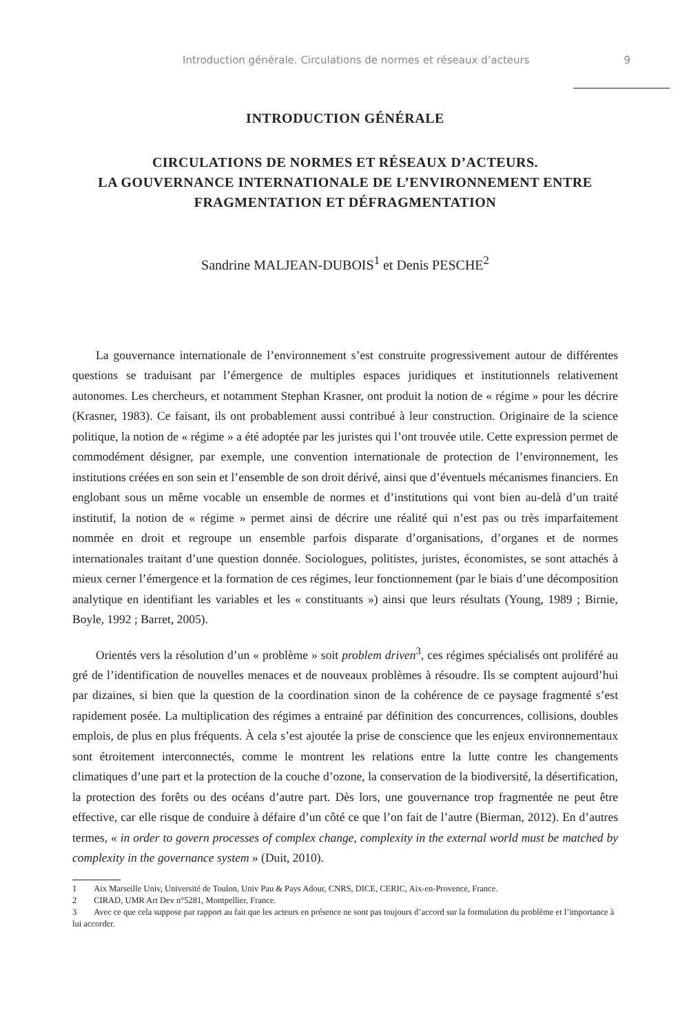Introduction générale. Circulations de normes et réseaux d’acteurs 9
INTRODUCTION GÉNÉRALE
CIRCULATIONS DE NORMES ET RÉSEAUX D’ACTEURS.
LA GOUVERNANCE INTERNATIONALE DE L’ENVIRONNEMENT ENTRE
FRAGMENTATION ET DÉFRAGMENTATION
Sandrine MALJEAN-DUBOIS<sup>1</sup> et Denis PESCHE<sup>2</sup>
La gouvernance internationale de l’environnement s’est construite progressivement autour de différentes questions se traduisant par l’émergence de multiples espaces juridiques et institutionnels relativement autonomes. Les chercheurs, et notamment Stephan Krasner, ont produit la notion de « régime » pour les décrire (Krasner, 1983). Ce faisant, ils ont probablement aussi contribué à leur construction. Originaire de la science politique, la notion de « régime » a été adoptée par les juristes qui l’ont trouvée utile. Cette expression permet de commodément désigner, par exemple, une convention internationale de protection de l’environnement, les institutions créées en son sein et l’ensemble de son droit dérivé, ainsi que d’éventuels mécanismes financiers. En englobant sous un même vocable un ensemble de normes et d’institutions qui vont bien au-delà d’un traité institutif, la notion de « régime » permet ainsi de décrire une réalité qui n’est pas ou très imparfaitement nommée en droit et regroupe un ensemble parfois disparate d’organisations, d’organes et de normes internationales traitant d’une question donnée. Sociologues, politistes, juristes, économistes, se sont attachés à mieux cerner l’émergence et la formation de ces régimes, leur fonctionnement (par le biais d’une décomposition analytique en identifiant les variables et les « constituants ») ainsi que leurs résultats (Young, 1989 ; Birnie, Boyle, 1992 ; Barret, 2005).
Orientés vers la résolution d’un « problème » soit problem driven<sup>3</sup>, ces régimes spécialisés ont proliféré au gré de l’identification de nouvelles menaces et de nouveaux problèmes à résoudre. Ils se comptent aujourd’hui par dizaines, si bien que la question de la coordination sinon de la cohérence de ce paysage fragmenté s’est rapidement posée. La multiplication des régimes a entrainé par définition des concurrences, collisions, doubles emplois, de plus en plus fréquents. À cela s’est ajoutée la prise de conscience que les enjeux environnementaux sont étroitement interconnectés, comme le montrent les relations entre la lutte contre les changements climatiques d’une part et la protection de la couche d’ozone, la conservation de la biodiversité, la désertification, la protection des forêts ou des océans d’autre part. Dès lors, une gouvernance trop fragmentée ne peut être effective, car elle risque de conduire à défaire d’un côté ce que l’on fait de l’autre (Bierman, 2012). En d’autres termes, « in order to govern processes of complex change, complexity in the external world must be matched by complexity in the governance system » (Duit, 2010).
1 Aix Marseille Univ, Université de Toulon, Univ Pau & Pays Adour, CNRS, DICE, CERIC, Aix-en-Provence, France.
2 CIRAD, UMR Art Dev n°5281, Montpellier, France.
3 Avec ce que cela suppose par rapport au fait que les acteurs en présence ne sont pas toujours d’accord sur la formulation du problème et l’importance à lui accorder.